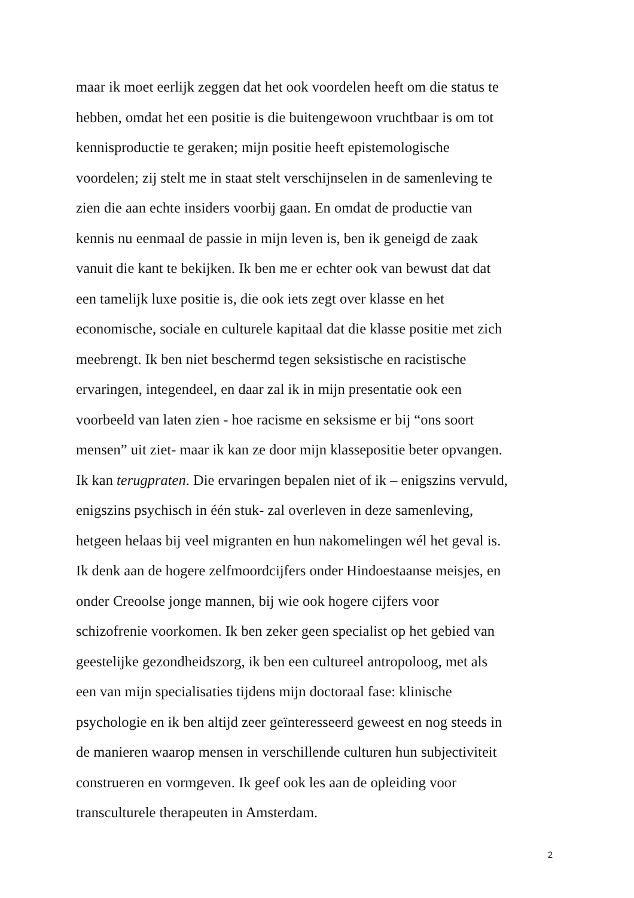maar ik moet eerlijk zeggen dat het ook voordelen heeft om die status te
hebben, omdat het een positie is die buitengewoon vruchtbaar is om tot
kennisproductie te geraken; mijn positie heeft epistemologische
voordelen; zij stelt me in staat stelt verschijnselen in de samenleving te
zien die aan echte insiders voorbij gaan. En omdat de productie van
kennis nu eenmaal de passie in mijn leven is, ben ik geneigd de zaak
vanuit die kant te bekijken. Ik ben me er echter ook van bewust dat dat
een tamelijk luxe positie is, die ook iets zegt over klasse en het
economische, sociale en culturele kapitaal dat die klasse positie met zich
meebrengt. Ik ben niet beschermd tegen seksistische en racistische
ervaringen, integendeel, en daar zal ik in mijn presentatie ook een
voorbeeld van laten zien - hoe racisme en seksisme er bij “ons soort
mensen” uit ziet- maar ik kan ze door mijn klassepositie beter opvangen.
Ik kan terugpraten. Die ervaringen bepalen niet of ik – enigszins vervuld,
enigszins psychisch in één stuk- zal overleven in deze samenleving,
hetgeen helaas bij veel migranten en hun nakomelingen wél het geval is.
Ik denk aan de hogere zelfmoordcijfers onder Hindoestaanse meisjes, en
onder Creoolse jonge mannen, bij wie ook hogere cijfers voor
schizofrenie voorkomen. Ik ben zeker geen specialist op het gebied van
geestelijke gezondheidszorg, ik ben een cultureel antropoloog, met als
een van mijn specialisaties tijdens mijn doctoraal fase: klinische
psychologie en ik ben altijd zeer geïnteresseerd geweest en nog steeds in
de manieren waarop mensen in verschillende culturen hun subjectiviteit
construeren en vormgeven. Ik geef ook les aan de opleiding voor
transculturele therapeuten in Amsterdam.
2